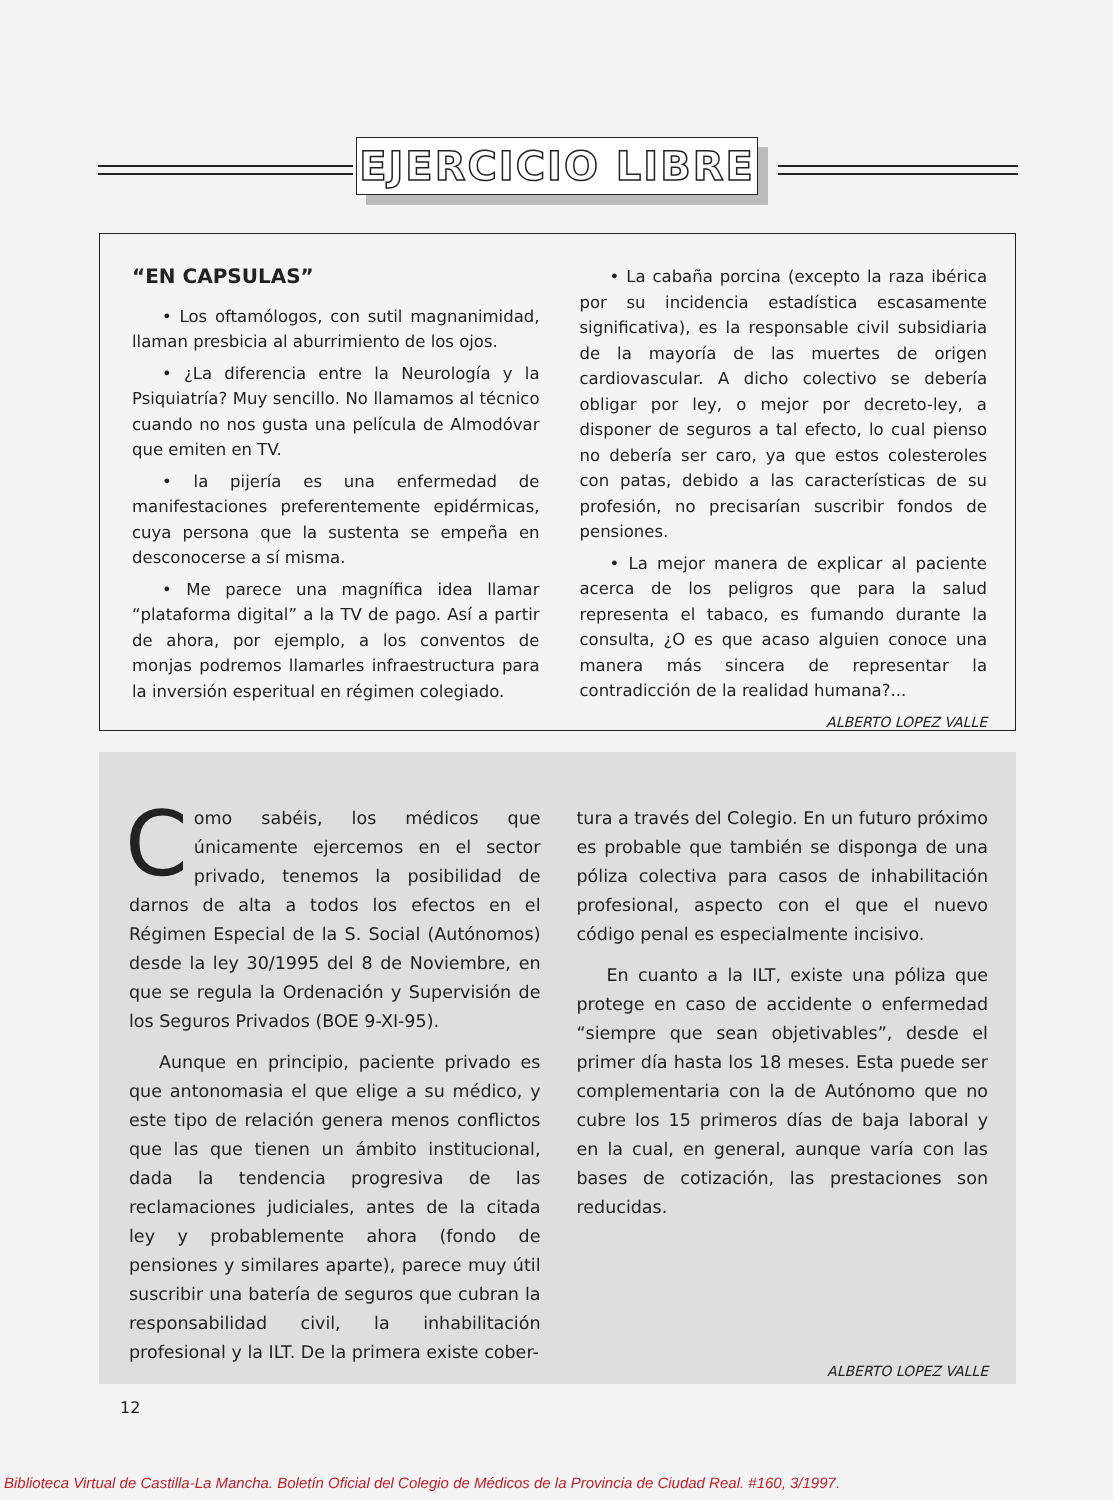EJERCICIO LIBRE
“EN CAPSULAS”
• Los oftamólogos, con sutil magnanimidad, llaman presbicia al aburrimiento de los ojos.
• ¿La diferencia entre la Neurología y la Psiquiatría? Muy sencillo. No llamamos al técnico cuando no nos gusta una película de Almodóvar que emiten en TV.
• la pijería es una enfermedad de manifestaciones preferentemente epidérmicas, cuya persona que la sustenta se empeña en desconocerse a sí misma.
• Me parece una magnífica idea llamar “plataforma digital” a la TV de pago. Así a partir de ahora, por ejemplo, a los conventos de monjas podremos llamarles infraestructura para la inversión esperitual en régimen colegiado.
• La cabaña porcina (excepto la raza ibérica por su incidencia estadística escasamente significativa), es la responsable civil subsidiaria de la mayoría de las muertes de origen cardiovascular. A dicho colectivo se debería obligar por ley, o mejor por decreto-ley, a disponer de seguros a tal efecto, lo cual pienso no debería ser caro, ya que estos colesteroles con patas, debido a las características de su profesión, no precisarían suscribir fondos de pensiones.
• La mejor manera de explicar al paciente acerca de los peligros que para la salud representa el tabaco, es fumando durante la consulta, ¿O es que acaso alguien conoce una manera más sincera de representar la contradicción de la realidad humana?...
ALBERTO LOPEZ VALLE
Como sabéis, los médicos que únicamente ejercemos en el sector privado, tenemos la posibilidad de darnos de alta a todos los efectos en el Régimen Especial de la S. Social (Autónomos) desde la ley 30/1995 del 8 de Noviembre, en que se regula la Ordenación y Supervisión de los Seguros Privados (BOE 9-XI-95).
Aunque en principio, paciente privado es que antonomasia el que elige a su médico, y este tipo de relación genera menos conflictos que las que tienen un ámbito institucional, dada la tendencia progresiva de las reclamaciones judiciales, antes de la citada ley y probablemente ahora (fondo de pensiones y similares aparte), parece muy útil suscribir una batería de seguros que cubran la responsabilidad civil, la inhabilitación profesional y la ILT. De la primera existe cober-
tura a través del Colegio. En un futuro próximo es probable que también se disponga de una póliza colectiva para casos de inhabilitación profesional, aspecto con el que el nuevo código penal es especialmente incisivo.
En cuanto a la ILT, existe una póliza que protege en caso de accidente o enfermedad “siempre que sean objetivables”, desde el primer día hasta los 18 meses. Esta puede ser complementaria con la de Autónomo que no cubre los 15 primeros días de baja laboral y en la cual, en general, aunque varía con las bases de cotización, las prestaciones son reducidas.
ALBERTO LOPEZ VALLE
12
Biblioteca Virtual de Castilla-La Mancha. Boletín Oficial del Colegio de Médicos de la Provincia de Ciudad Real. #160, 3/1997.